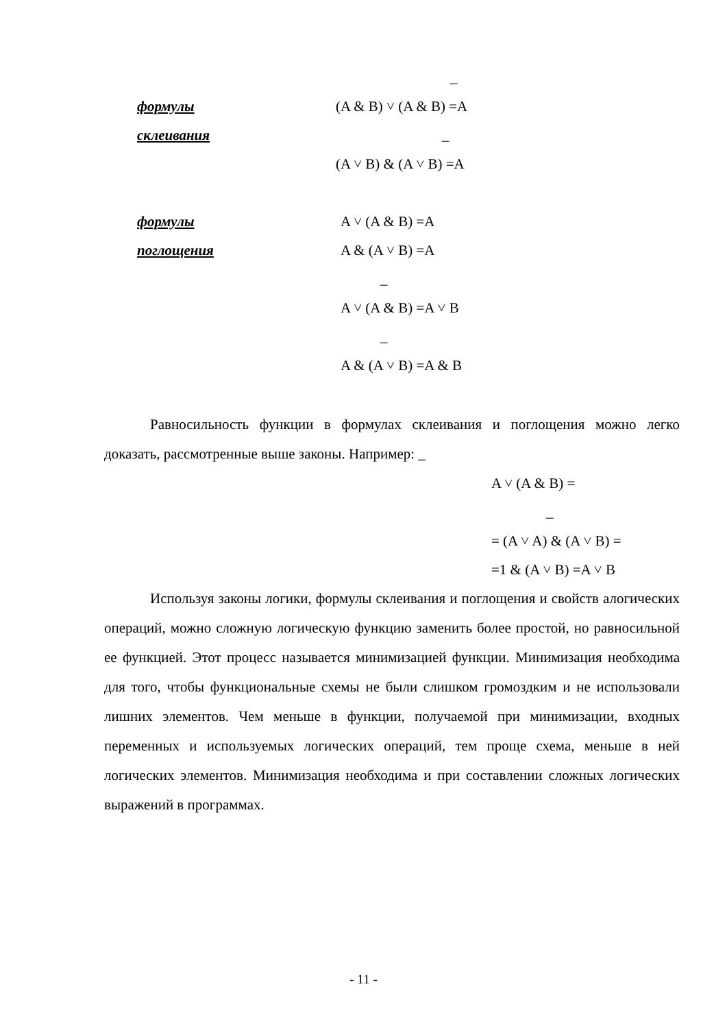_
формулы (A & B) ˅ (A & B) =A
склеивания _
(A ˅ B) & (A ˅ B) =A
формулы A ˅ (A & B) =A
поглощения A & (A ˅ B) =A
_
A ˅ (A & B) =A ˅ B
_
A & (A ˅ B) =A & B
Равносильность функции в формулах склеивания и поглощения можно легко доказать, рассмотренные выше законы. Например: _
A ˅ (A & B) =
_
= (A ˅ A) & (A ˅ B) =
=1 & (A ˅ B) =A ˅ B
Используя законы логики, формулы склеивания и поглощения и свойств алогических операций, можно сложную логическую функцию заменить более простой, но равносильной ее функцией. Этот процесс называется минимизацией функции. Минимизация необходима для того, чтобы функциональные схемы не были слишком громоздким и не использовали лишних элементов. Чем меньше в функции, получаемой при минимизации, входных переменных и используемых логических операций, тем проще схема, меньше в ней логических элементов. Минимизация необходима и при составлении сложных логических выражений в программах.
- 11 -